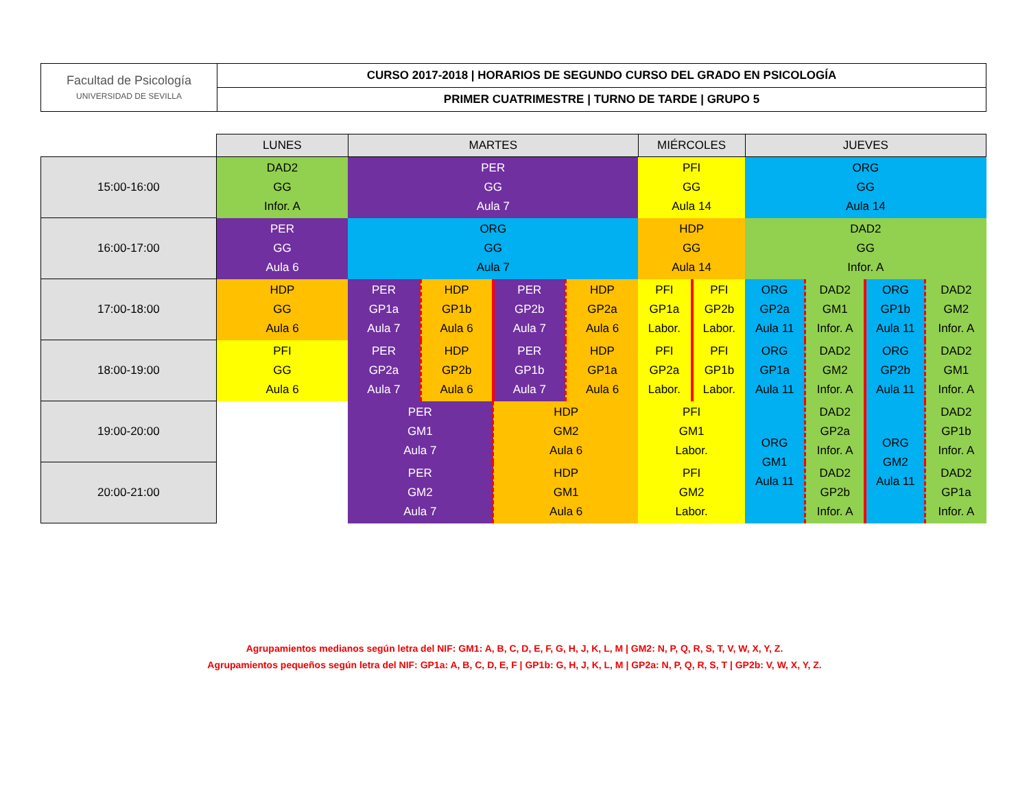| Facultad de Psicología UNIVERSIDAD DE SEVILLA | CURSO 2017-2018 / HORARIOS DE SEGUNDO CURSO DEL GRADO EN PSICOLOGÍA |
| | PRIMER CUATRIMESTRE / TURNO DE TARDE / GRUPO 5 |
| | LUNES | MARTES | | | | MIÉRCOLES | | JUEVES | | | |
| 15:00-16:00 | DAD2 GG Infor. A | PER GG Aula 7 | | | | PFI GG Aula 14 | | ORG GG Aula 14 | | | |
| 16:00-17:00 | PER GG Aula 6 | ORG GG Aula 7 | | | | HDP GG Aula 14 | | DAD2 GG Infor. A | | | |
| 17:00-18:00 | HDP GG Aula 6 | PER GP1a Aula 7 | HDP GP1b Aula 6 | PER GP2b Aula 7 | HDP GP2a Aula 6 | PFI GP1a Labor. | PFI GP2b Labor. | ORG GP2a Aula 11 | DAD2 GM1 Infor. A | ORG GP1b Aula 11 | DAD2 GM2 Infor. A |
| 18:00-19:00 | PFI GG Aula 6 | PER GP2a Aula 7 | HDP GP2b Aula 6 | PER GP1b Aula 7 | HDP GP1a Aula 6 | PFI GP2a Labor. | PFI GP1b Labor. | ORG GP1a Aula 11 | DAD2 GM2 Infor. A | ORG GP2b Aula 11 | DAD2 GM1 Infor. A |
| 19:00-20:00 | | PER GM1 Aula 7 | | HDP GM2 Aula 6 | | PFI GM1 Labor. | | ORG GM1 Aula 11 | DAD2 GP2a Infor. A | ORG GM2 Aula 11 | DAD2 GP1b Infor. A |
| 20:00-21:00 | | PER GM2 Aula 7 | | HDP GM1 Aula 6 | | PFI GM2 Labor. | | | DAD2 GP2b Infor. A | | DAD2 GP1a Infor. A |
Agrupamientos medianos según letra del NIF: GM1: A, B, C, D, E, F, G, H, J, K, L, M | GM2: N, P, Q, R, S, T, V, W, X, Y, Z.
Agrupamientos pequeños según letra del NIF: GP1a: A, B, C, D, E, F | GP1b: G, H, J, K, L, M | GP2a: N, P, Q, R, S, T | GP2b: V, W, X, Y, Z.